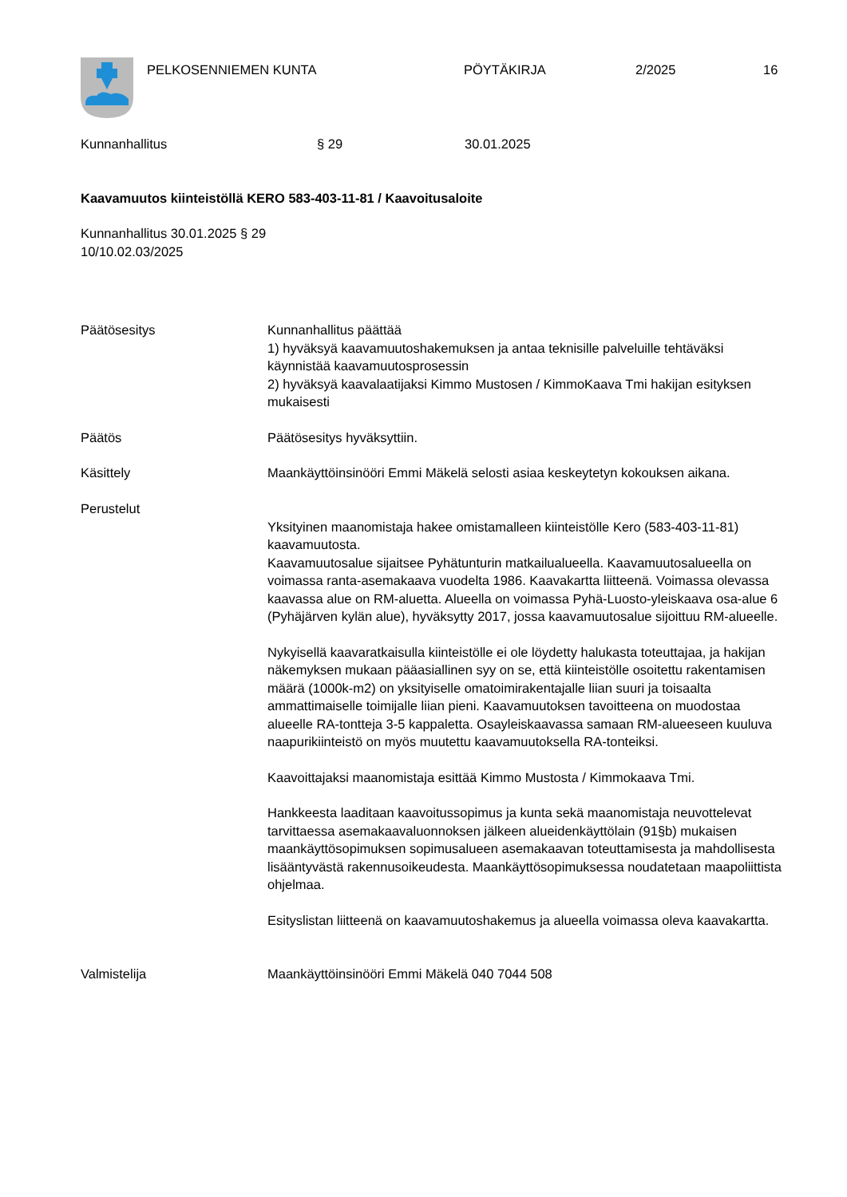PELKOSENNIEMEN KUNTA PÖYTÄKIRJA 2/2025 16
Kunnanhallitus § 29 30.01.2025
Kaavamuutos kiinteistöllä KERO 583-403-11-81 / Kaavoitusaloite
Kunnanhallitus 30.01.2025 § 29
10/10.02.03/2025
Päätösesitys Kunnanhallitus päättää
1) hyväksyä kaavamuutoshakemuksen ja antaa teknisille palveluille tehtäväksi käynnistää kaavamuutosprosessin
2) hyväksyä kaavalaatijaksi Kimmo Mustosen / KimmoKaava Tmi hakijan esityksen mukaisesti
Päätös Päätösesitys hyväksyttiin.
Käsittely Maankäyttöinsinööri Emmi Mäkelä selosti asiaa keskeytetyn kokouksen aikana.
Perustelut
Yksityinen maanomistaja hakee omistamalleen kiinteistölle Kero (583-403-11-81) kaavamuutosta.
Kaavamuutosalue sijaitsee Pyhätunturin matkailualueella. Kaavamuutosalueella on voimassa ranta-asemakaava vuodelta 1986. Kaavakartta liitteenä. Voimassa olevassa kaavassa alue on RM-aluetta. Alueella on voimassa Pyhä-Luosto-yleiskaava osa-alue 6 (Pyhäjärven kylän alue), hyväksytty 2017, jossa kaavamuutosalue sijoittuu RM-alueelle.
Nykyisellä kaavaratkaisulla kiinteistölle ei ole löydetty halukasta toteuttajaa, ja hakijan näkemyksen mukaan pääasiallinen syy on se, että kiinteistölle osoitettu rakentamisen määrä (1000k-m2) on yksityiselle omatoimirakentajalle liian suuri ja toisaalta ammattimaiselle toimijalle liian pieni. Kaavamuutoksen tavoitteena on muodostaa alueelle RA-tontteja 3-5 kappaletta. Osayleiskaavassa samaan RM-alueeseen kuuluva naapurikiinteistö on myös muutettu kaavamuutoksella RA-tonteiksi.
Kaavoittajaksi maanomistaja esittää Kimmo Mustosta / Kimmokaava Tmi.
Hankkeesta laaditaan kaavoitussopimus ja kunta sekä maanomistaja neuvottelevat tarvittaessa asemakaavaluonnoksen jälkeen alueidenkäyttölain (91§b) mukaisen maankäyttösopimuksen sopimusalueen asemakaavan toteuttamisesta ja mahdollisesta lisääntyvästä rakennusoikeudesta. Maankäyttösopimuksessa noudatetaan maapoliittista ohjelmaa.
Esityslistan liitteenä on kaavamuutoshakemus ja alueella voimassa oleva kaavakartta.
Valmistelija Maankäyttöinsinööri Emmi Mäkelä 040 7044 508